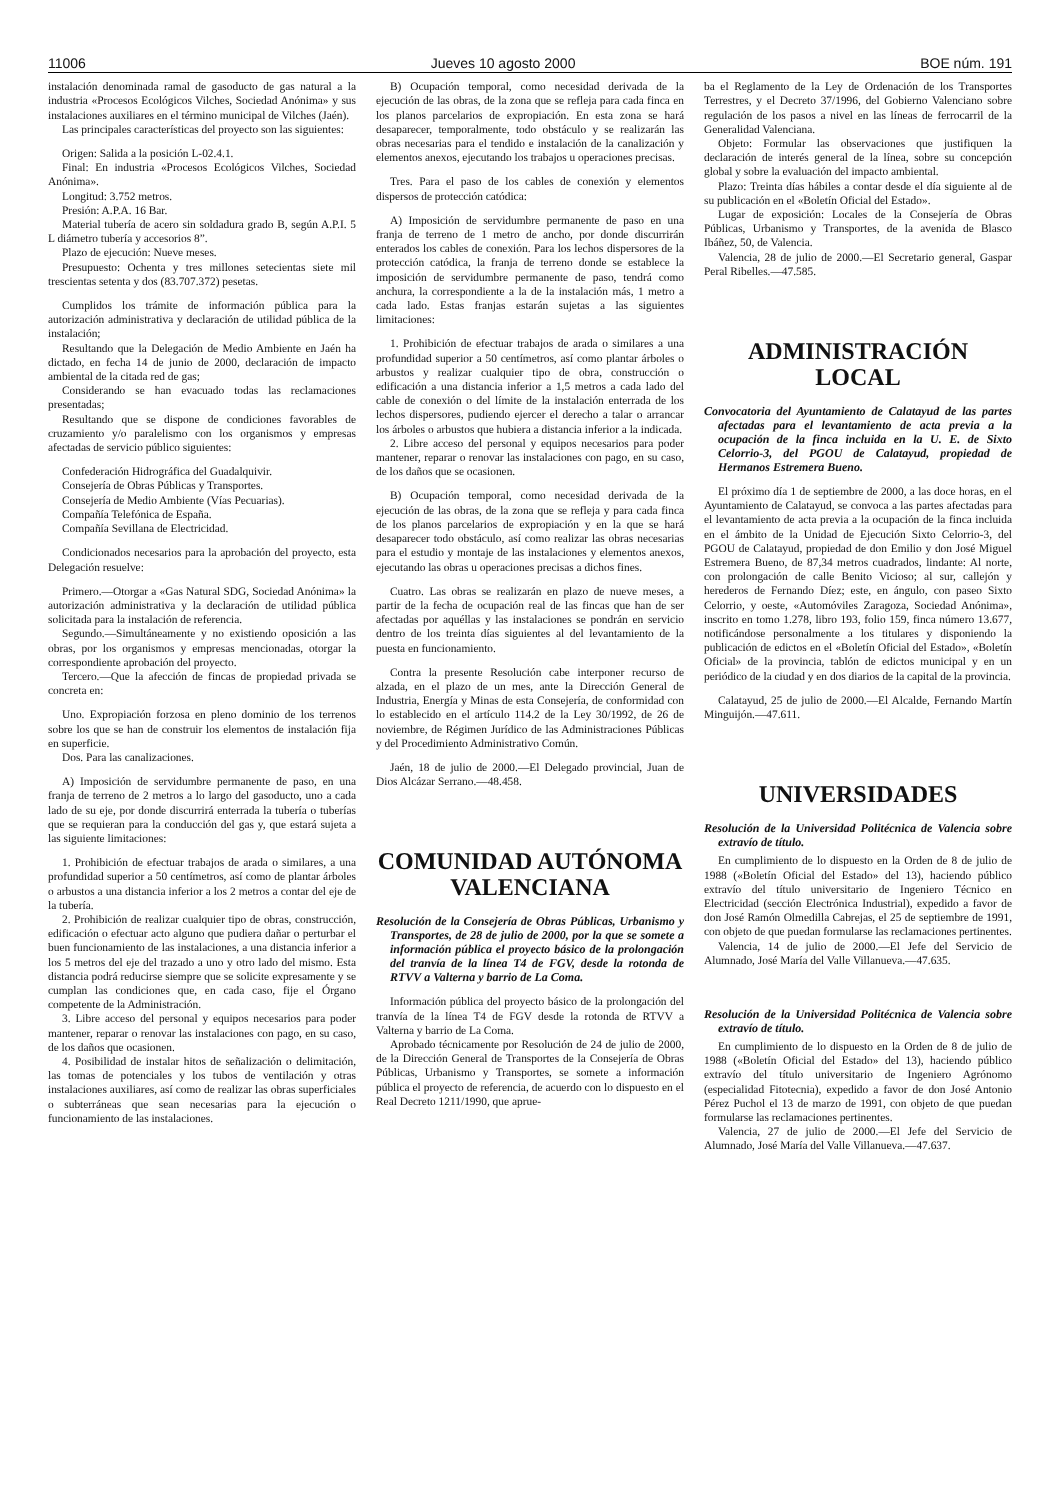11006 Jueves 10 agosto 2000 BOE núm. 191
instalación denominada ramal de gasoducto de gas natural a la industria «Procesos Ecológicos Vilches, Sociedad Anónima» y sus instalaciones auxiliares en el término municipal de Vilches (Jaén).
Las principales características del proyecto son las siguientes:
Origen: Salida a la posición L-02.4.1.
Final: En industria «Procesos Ecológicos Vilches, Sociedad Anónima».
Longitud: 3.752 metros.
Presión: A.P.A. 16 Bar.
Material tubería de acero sin soldadura grado B, según A.P.I. 5 L diámetro tubería y accesorios 8”.
Plazo de ejecución: Nueve meses.
Presupuesto: Ochenta y tres millones setecientas siete mil trescientas setenta y dos (83.707.372) pesetas.
Cumplidos los trámite de información pública para la autorización administrativa y declaración de utilidad pública de la instalación;
Resultando que la Delegación de Medio Ambiente en Jaén ha dictado, en fecha 14 de junio de 2000, declaración de impacto ambiental de la citada red de gas;
Considerando se han evacuado todas las reclamaciones presentadas;
Resultando que se dispone de condiciones favorables de cruzamiento y/o paralelismo con los organismos y empresas afectadas de servicio público siguientes:
Confederación Hidrográfica del Guadalquivir.
Consejería de Obras Públicas y Transportes.
Consejería de Medio Ambiente (Vías Pecuarias).
Compañía Telefónica de España.
Compañía Sevillana de Electricidad.
Condicionados necesarios para la aprobación del proyecto, esta Delegación resuelve:
Primero.—Otorgar a «Gas Natural SDG, Sociedad Anónima» la autorización administrativa y la declaración de utilidad pública solicitada para la instalación de referencia.
Segundo.—Simultáneamente y no existiendo oposición a las obras, por los organismos y empresas mencionadas, otorgar la correspondiente aprobación del proyecto.
Tercero.—Que la afección de fincas de propiedad privada se concreta en:
Uno. Expropiación forzosa en pleno dominio de los terrenos sobre los que se han de construir los elementos de instalación fija en superficie.
Dos. Para las canalizaciones.
A) Imposición de servidumbre permanente de paso, en una franja de terreno de 2 metros a lo largo del gasoducto, uno a cada lado de su eje, por donde discurrirá enterrada la tubería o tuberías que se requieran para la conducción del gas y, que estará sujeta a las siguiente limitaciones:
1. Prohibición de efectuar trabajos de arada o similares, a una profundidad superior a 50 centímetros, así como de plantar árboles o arbustos a una distancia inferior a los 2 metros a contar del eje de la tubería.
2. Prohibición de realizar cualquier tipo de obras, construcción, edificación o efectuar acto alguno que pudiera dañar o perturbar el buen funcionamiento de las instalaciones, a una distancia inferior a los 5 metros del eje del trazado a uno y otro lado del mismo. Esta distancia podrá reducirse siempre que se solicite expresamente y se cumplan las condiciones que, en cada caso, fije el Órgano competente de la Administración.
3. Libre acceso del personal y equipos necesarios para poder mantener, reparar o renovar las instalaciones con pago, en su caso, de los daños que ocasionen.
4. Posibilidad de instalar hitos de señalización o delimitación, las tomas de potenciales y los tubos de ventilación y otras instalaciones auxiliares, así como de realizar las obras superficiales o subterráneas que sean necesarias para la ejecución o funcionamiento de las instalaciones.
B) Ocupación temporal, como necesidad derivada de la ejecución de las obras, de la zona que se refleja para cada finca en los planos parcelarios de expropiación. En esta zona se hará desaparecer, temporalmente, todo obstáculo y se realizarán las obras necesarias para el tendido e instalación de la canalización y elementos anexos, ejecutando los trabajos u operaciones precisas.
Tres. Para el paso de los cables de conexión y elementos dispersos de protección catódica:
A) Imposición de servidumbre permanente de paso en una franja de terreno de 1 metro de ancho, por donde discurrirán enterados los cables de conexión. Para los lechos dispersores de la protección catódica, la franja de terreno donde se establece la imposición de servidumbre permanente de paso, tendrá como anchura, la correspondiente a la de la instalación más, 1 metro a cada lado. Estas franjas estarán sujetas a las siguientes limitaciones:
1. Prohibición de efectuar trabajos de arada o similares a una profundidad superior a 50 centímetros, así como plantar árboles o arbustos y realizar cualquier tipo de obra, construcción o edificación a una distancia inferior a 1,5 metros a cada lado del cable de conexión o del límite de la instalación enterrada de los lechos dispersores, pudiendo ejercer el derecho a talar o arrancar los árboles o arbustos que hubiera a distancia inferior a la indicada.
2. Libre acceso del personal y equipos necesarios para poder mantener, reparar o renovar las instalaciones con pago, en su caso, de los daños que se ocasionen.
B) Ocupación temporal, como necesidad derivada de la ejecución de las obras, de la zona que se refleja y para cada finca de los planos parcelarios de expropiación y en la que se hará desaparecer todo obstáculo, así como realizar las obras necesarias para el estudio y montaje de las instalaciones y elementos anexos, ejecutando las obras u operaciones precisas a dichos fines.
Cuatro. Las obras se realizarán en plazo de nueve meses, a partir de la fecha de ocupación real de las fincas que han de ser afectadas por aquéllas y las instalaciones se pondrán en servicio dentro de los treinta días siguientes al del levantamiento de la puesta en funcionamiento.
Contra la presente Resolución cabe interponer recurso de alzada, en el plazo de un mes, ante la Dirección General de Industria, Energía y Minas de esta Consejería, de conformidad con lo establecido en el artículo 114.2 de la Ley 30/1992, de 26 de noviembre, de Régimen Jurídico de las Administraciones Públicas y del Procedimiento Administrativo Común.
Jaén, 18 de julio de 2000.—El Delegado provincial, Juan de Dios Alcázar Serrano.—48.458.
COMUNIDAD AUTÓNOMA VALENCIANA
Resolución de la Consejería de Obras Públicas, Urbanismo y Transportes, de 28 de julio de 2000, por la que se somete a información pública el proyecto básico de la prolongación del tranvía de la línea T4 de FGV, desde la rotonda de RTVV a Valterna y barrio de La Coma.
Información pública del proyecto básico de la prolongación del tranvía de la línea T4 de FGV desde la rotonda de RTVV a Valterna y barrio de La Coma.
Aprobado técnicamente por Resolución de 24 de julio de 2000, de la Dirección General de Transportes de la Consejería de Obras Públicas, Urbanismo y Transportes, se somete a información pública el proyecto de referencia, de acuerdo con lo dispuesto en el Real Decreto 1211/1990, que aprue-
ba el Reglamento de la Ley de Ordenación de los Transportes Terrestres, y el Decreto 37/1996, del Gobierno Valenciano sobre regulación de los pasos a nivel en las líneas de ferrocarril de la Generalidad Valenciana.
Objeto: Formular las observaciones que justifiquen la declaración de interés general de la línea, sobre su concepción global y sobre la evaluación del impacto ambiental.
Plazo: Treinta días hábiles a contar desde el día siguiente al de su publicación en el «Boletín Oficial del Estado».
Lugar de exposición: Locales de la Consejería de Obras Públicas, Urbanismo y Transportes, de la avenida de Blasco Ibáñez, 50, de Valencia.
Valencia, 28 de julio de 2000.—El Secretario general, Gaspar Peral Ribelles.—47.585.
ADMINISTRACIÓN LOCAL
Convocatoria del Ayuntamiento de Calatayud de las partes afectadas para el levantamiento de acta previa a la ocupación de la finca incluida en la U. E. de Sixto Celorrio-3, del PGOU de Calatayud, propiedad de Hermanos Estremera Bueno.
El próximo día 1 de septiembre de 2000, a las doce horas, en el Ayuntamiento de Calatayud, se convoca a las partes afectadas para el levantamiento de acta previa a la ocupación de la finca incluida en el ámbito de la Unidad de Ejecución Sixto Celorrio-3, del PGOU de Calatayud, propiedad de don Emilio y don José Miguel Estremera Bueno, de 87,34 metros cuadrados, lindante: Al norte, con prolongación de calle Benito Vicioso; al sur, callejón y herederos de Fernando Díez; este, en ángulo, con paseo Sixto Celorrio, y oeste, «Automóviles Zaragoza, Sociedad Anónima», inscrito en tomo 1.278, libro 193, folio 159, finca número 13.677, notificándose personalmente a los titulares y disponiendo la publicación de edictos en el «Boletín Oficial del Estado», «Boletín Oficial» de la provincia, tablón de edictos municipal y en un periódico de la ciudad y en dos diarios de la capital de la provincia.
Calatayud, 25 de julio de 2000.—El Alcalde, Fernando Martín Minguijón.—47.611.
UNIVERSIDADES
Resolución de la Universidad Politécnica de Valencia sobre extravío de título.
En cumplimiento de lo dispuesto en la Orden de 8 de julio de 1988 («Boletín Oficial del Estado» del 13), haciendo público extravío del título universitario de Ingeniero Técnico en Electricidad (sección Electrónica Industrial), expedido a favor de don José Ramón Olmedilla Cabrejas, el 25 de septiembre de 1991, con objeto de que puedan formularse las reclamaciones pertinentes.
Valencia, 14 de julio de 2000.—El Jefe del Servicio de Alumnado, José María del Valle Villanueva.—47.635.
Resolución de la Universidad Politécnica de Valencia sobre extravío de título.
En cumplimiento de lo dispuesto en la Orden de 8 de julio de 1988 («Boletín Oficial del Estado» del 13), haciendo público extravío del título universitario de Ingeniero Agrónomo (especialidad Fitotecnia), expedido a favor de don José Antonio Pérez Puchol el 13 de marzo de 1991, con objeto de que puedan formularse las reclamaciones pertinentes.
Valencia, 27 de julio de 2000.—El Jefe del Servicio de Alumnado, José María del Valle Villanueva.—47.637.